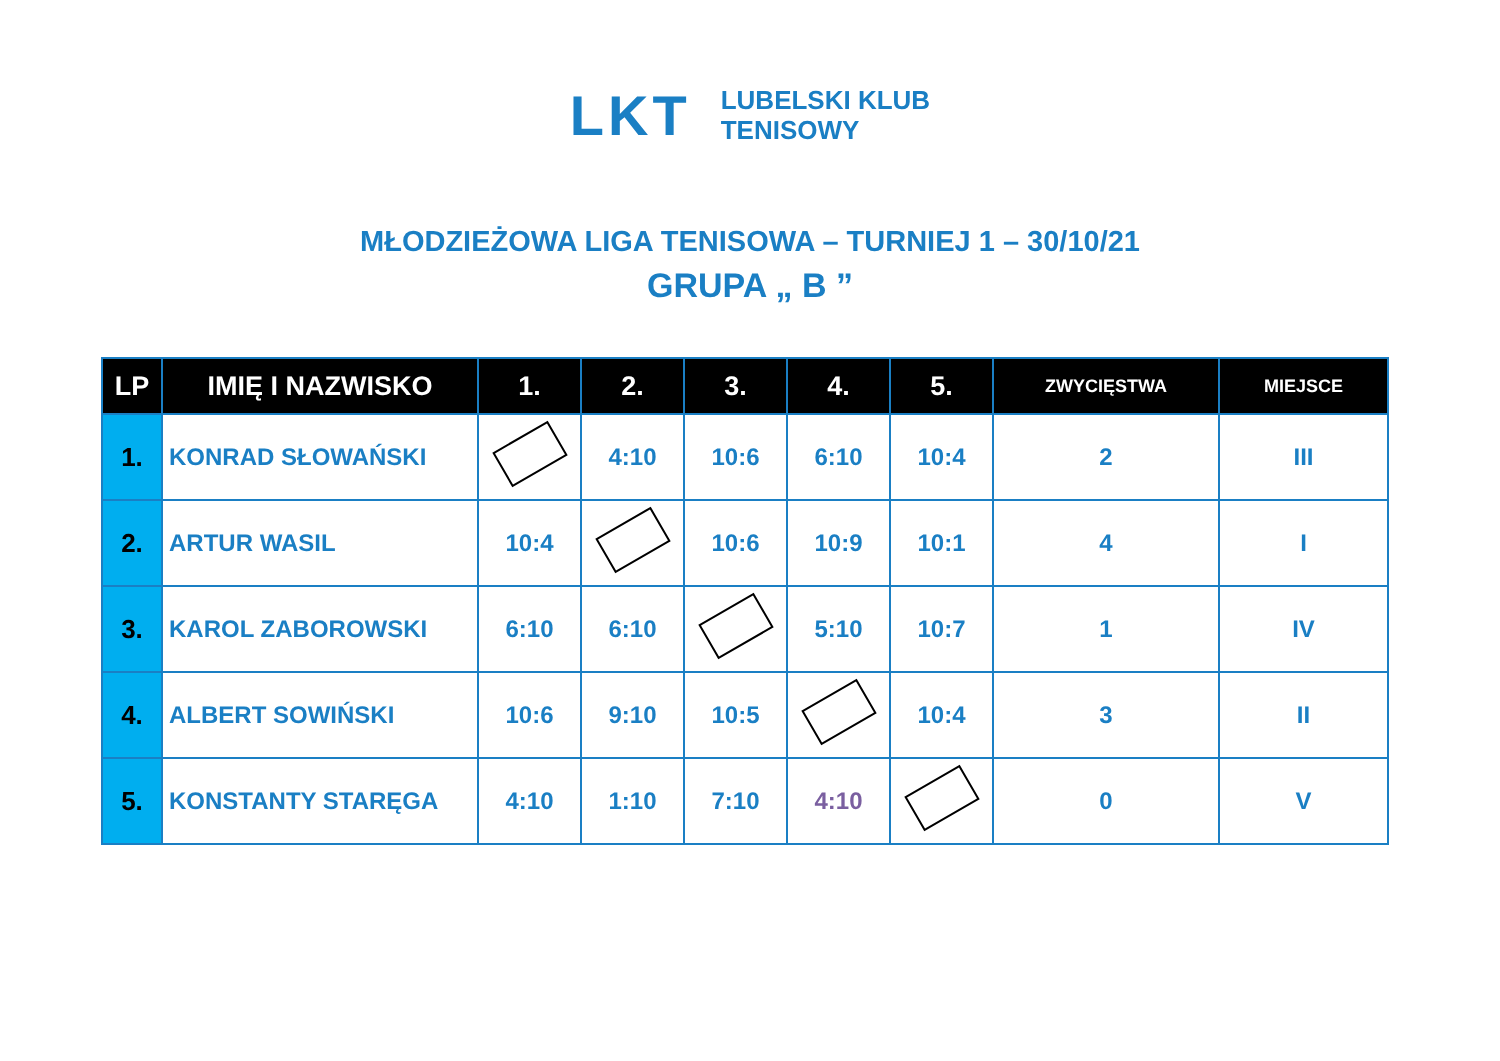LKT
LUBELSKI KLUB
TENISOWY
MŁODZIEŻOWA LIGA TENISOWA – TURNIEJ 1 – 30/10/21
GRUPA „ B ”
| LP | IMIĘ I NAZWISKO | 1. | 2. | 3. | 4. | 5. | ZWYCIĘSTWA | MIEJSCE |
| --- | --- | --- | --- | --- | --- | --- | --- | --- |
| 1. | KONRAD SŁOWAŃSKI | | 4:10 | 10:6 | 6:10 | 10:4 | 2 | III |
| 2. | ARTUR WASIL | 10:4 | | 10:6 | 10:9 | 10:1 | 4 | I |
| 3. | KAROL ZABOROWSKI | 6:10 | 6:10 | | 5:10 | 10:7 | 1 | IV |
| 4. | ALBERT SOWIŃSKI | 10:6 | 9:10 | 10:5 | | 10:4 | 3 | II |
| 5. | KONSTANTY STARĘGA | 4:10 | 1:10 | 7:10 | 4:10 | | 0 | V |